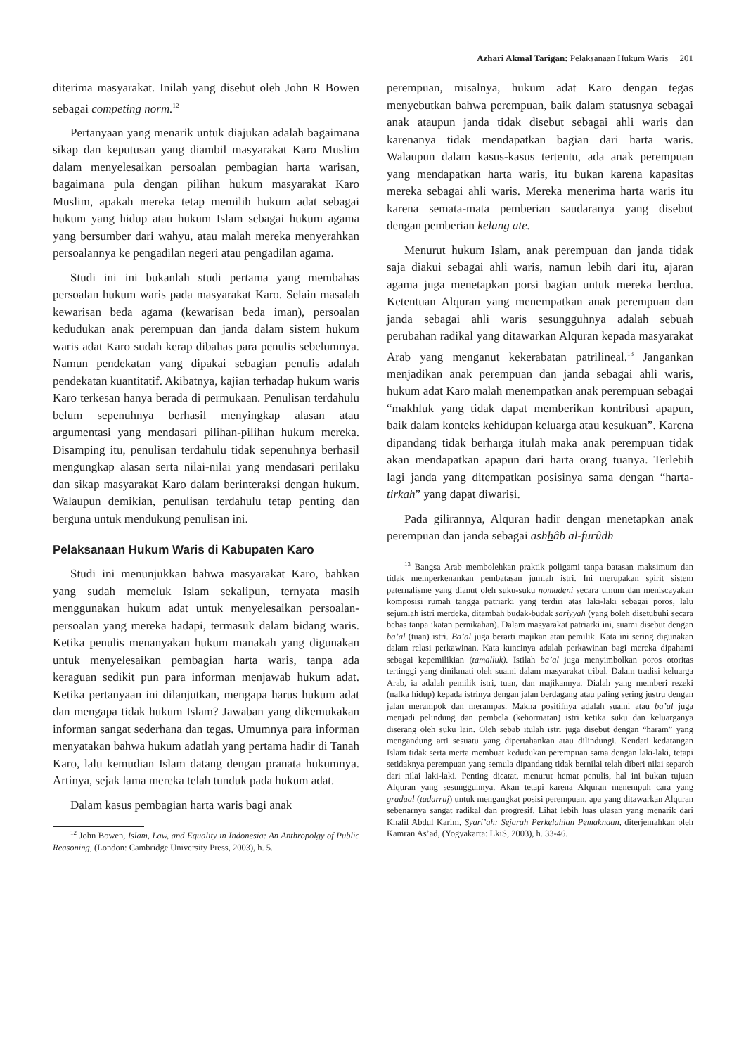Azhari Akmal Tarigan: Pelaksanaan Hukum Waris 201
diterima masyarakat. Inilah yang disebut oleh John R Bowen sebagai competing norm.<sup>12</sup>
Pertanyaan yang menarik untuk diajukan adalah bagaimana sikap dan keputusan yang diambil masyarakat Karo Muslim dalam menyelesaikan persoalan pembagian harta warisan, bagaimana pula dengan pilihan hukum masyarakat Karo Muslim, apakah mereka tetap memilih hukum adat sebagai hukum yang hidup atau hukum Islam sebagai hukum agama yang bersumber dari wahyu, atau malah mereka menyerahkan persoalannya ke pengadilan negeri atau pengadilan agama.
Studi ini ini bukanlah studi pertama yang membahas persoalan hukum waris pada masyarakat Karo. Selain masalah kewarisan beda agama (kewarisan beda iman), persoalan kedudukan anak perempuan dan janda dalam sistem hukum waris adat Karo sudah kerap dibahas para penulis sebelumnya. Namun pendekatan yang dipakai sebagian penulis adalah pendekatan kuantitatif. Akibatnya, kajian terhadap hukum waris Karo terkesan hanya berada di permukaan. Penulisan terdahulu belum sepenuhnya berhasil menyingkap alasan atau argumentasi yang mendasari pilihan-pilihan hukum mereka. Disamping itu, penulisan terdahulu tidak sepenuhnya berhasil mengungkap alasan serta nilai-nilai yang mendasari perilaku dan sikap masyarakat Karo dalam berinteraksi dengan hukum. Walaupun demikian, penulisan terdahulu tetap penting dan berguna untuk mendukung penulisan ini.
Pelaksanaan Hukum Waris di Kabupaten Karo
Studi ini menunjukkan bahwa masyarakat Karo, bahkan yang sudah memeluk Islam sekalipun, ternyata masih menggunakan hukum adat untuk menyelesaikan persoalan-persoalan yang mereka hadapi, termasuk dalam bidang waris. Ketika penulis menanyakan hukum manakah yang digunakan untuk menyelesaikan pembagian harta waris, tanpa ada keraguan sedikit pun para informan menjawab hukum adat. Ketika pertanyaan ini dilanjutkan, mengapa harus hukum adat dan mengapa tidak hukum Islam? Jawaban yang dikemukakan informan sangat sederhana dan tegas. Umumnya para informan menyatakan bahwa hukum adatlah yang pertama hadir di Tanah Karo, lalu kemudian Islam datang dengan pranata hukumnya. Artinya, sejak lama mereka telah tunduk pada hukum adat.
Dalam kasus pembagian harta waris bagi anak
<sup>12</sup> John Bowen, Islam, Law, and Equality in Indonesia: An Anthropolgy of Public Reasoning, (London: Cambridge University Press, 2003), h. 5.
perempuan, misalnya, hukum adat Karo dengan tegas menyebutkan bahwa perempuan, baik dalam statusnya sebagai anak ataupun janda tidak disebut sebagai ahli waris dan karenanya tidak mendapatkan bagian dari harta waris. Walaupun dalam kasus-kasus tertentu, ada anak perempuan yang mendapatkan harta waris, itu bukan karena kapasitas mereka sebagai ahli waris. Mereka menerima harta waris itu karena semata-mata pemberian saudaranya yang disebut dengan pemberian kelang ate.
Menurut hukum Islam, anak perempuan dan janda tidak saja diakui sebagai ahli waris, namun lebih dari itu, ajaran agama juga menetapkan porsi bagian untuk mereka berdua. Ketentuan Alquran yang menempatkan anak perempuan dan janda sebagai ahli waris sesungguhnya adalah sebuah perubahan radikal yang ditawarkan Alquran kepada masyarakat Arab yang menganut kekerabatan patrilineal.<sup>13</sup> Jangankan menjadikan anak perempuan dan janda sebagai ahli waris, hukum adat Karo malah menempatkan anak perempuan sebagai “makhluk yang tidak dapat memberikan kontribusi apapun, baik dalam konteks kehidupan keluarga atau kesukuan”. Karena dipandang tidak berharga itulah maka anak perempuan tidak akan mendapatkan apapun dari harta orang tuanya. Terlebih lagi janda yang ditempatkan posisinya sama dengan “harta-tirkah” yang dapat diwarisi.
Pada gilirannya, Alquran hadir dengan menetapkan anak perempuan dan janda sebagai ashhâb al-furûdh
<sup>13</sup> Bangsa Arab membolehkan praktik poligami tanpa batasan maksimum dan tidak memperkenankan pembatasan jumlah istri. Ini merupakan spirit sistem paternalisme yang dianut oleh suku-suku nomadeni secara umum dan meniscayakan komposisi rumah tangga patriarki yang terdiri atas laki-laki sebagai poros, lalu sejumlah istri merdeka, ditambah budak-budak sariyyah (yang boleh disetubuhi secara bebas tanpa ikatan pernikahan). Dalam masyarakat patriarki ini, suami disebut dengan ba’al (tuan) istri. Ba’al juga berarti majikan atau pemilik. Kata ini sering digunakan dalam relasi perkawinan. Kata kuncinya adalah perkawinan bagi mereka dipahami sebagai kepemilikian (tamalluk). Istilah ba’al juga menyimbolkan poros otoritas tertinggi yang dinikmati oleh suami dalam masyarakat tribal. Dalam tradisi keluarga Arab, ia adalah pemilik istri, tuan, dan majikannya. Dialah yang memberi rezeki (nafka hidup) kepada istrinya dengan jalan berdagang atau paling sering justru dengan jalan merampok dan merampas. Makna positifnya adalah suami atau ba’al juga menjadi pelindung dan pembela (kehormatan) istri ketika suku dan keluarganya diserang oleh suku lain. Oleh sebab itulah istri juga disebut dengan “haram” yang mengandung arti sesuatu yang dipertahankan atau dilindungi. Kendati kedatangan Islam tidak serta merta membuat kedudukan perempuan sama dengan laki-laki, tetapi setidaknya perempuan yang semula dipandang tidak bernilai telah diberi nilai separoh dari nilai laki-laki. Penting dicatat, menurut hemat penulis, hal ini bukan tujuan Alquran yang sesungguhnya. Akan tetapi karena Alquran menempuh cara yang gradual (tadarruj) untuk mengangkat posisi perempuan, apa yang ditawarkan Alquran sebenarnya sangat radikal dan progresif. Lihat lebih luas ulasan yang menarik dari Khalil Abdul Karim, Syari’ah: Sejarah Perkelahian Pemaknaan, diterjemahkan oleh Kamran As’ad, (Yogyakarta: LkiS, 2003), h. 33-46.